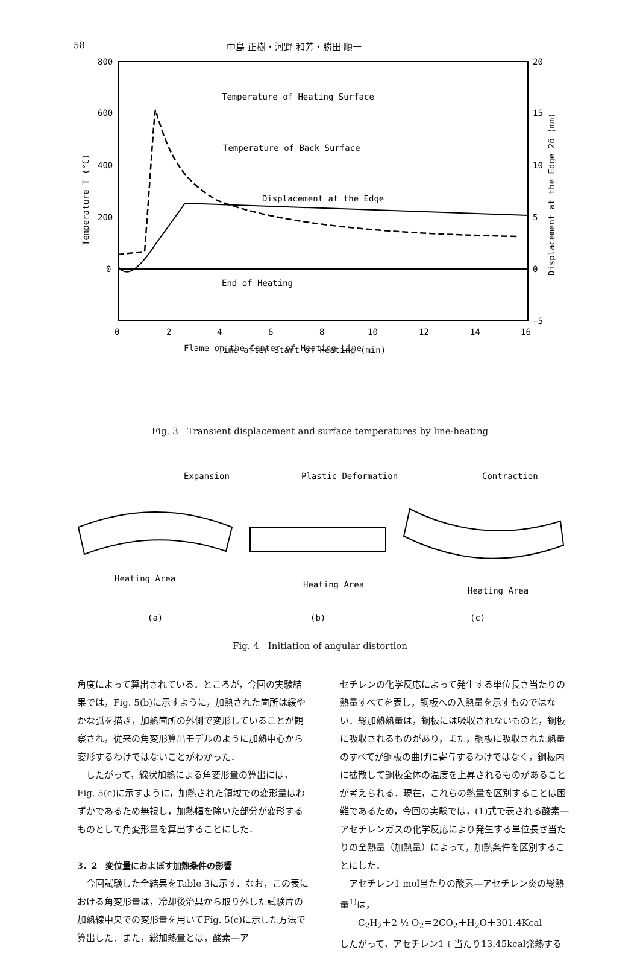58 中島 正樹・河野 和芳・勝田 順一
800
600
400
200
0
20
15
10
5
0
−5
0
2
4
6
8
10
12
14
16
Time after Start of Heating (min)
Temperature T (°C)
Displacement at the Edge 2δ (mm)
Temperature of Heating Surface
Temperature of Back Surface
Displacement at the Edge
End of Heating
Flame on the Center of Heating Line
Fig. 3　Transient displacement and surface temperatures by line-heating
Expansion
Plastic Deformation
Contraction
Heating Area
Heating Area
Heating Area
(a)
(b)
(c)
Fig. 4　Initiation of angular distortion
角度によって算出されている．ところが，今回の実験結果では，Fig. 5(b)に示すように，加熱された箇所は緩やかな弧を描き，加熱箇所の外側で変形していることが観察され，従来の角変形算出モデルのように加熱中心から変形するわけではないことがわかった．
　したがって，線状加熱による角変形量の算出には，Fig. 5(c)に示すように，加熱された領域での変形量はわずかであるため無視し，加熱幅を除いた部分が変形するものとして角変形量を算出することにした．
3．2　変位量におよぼす加熱条件の影響
　今回試験した全結果をTable 3に示す．なお，この表における角変形量は，冷却後治具から取り外した試験片の加熱線中央での変形量を用いてFig. 5(c)に示した方法で算出した．また，総加熱量とは，酸素—ア
セチレンの化学反応によって発生する単位長さ当たりの熱量すべてを表し，鋼板への入熱量を示すものではない．総加熱熱量は，鋼板には吸収されないものと，鋼板に吸収されるものがあり，また，鋼板に吸収された熱量のすべてが鋼板の曲げに寄与するわけではなく，鋼板内に拡散して鋼板全体の温度を上昇されるものがあることが考えられる．現在，これらの熱量を区別することは困難であるため，今回の実験では，(1)式で表される酸素—アセチレンガスの化学反応により発生する単位長さ当たりの全熱量（加熱量）によって，加熱条件を区別することにした．
　アセチレン1 mol当たりの酸素—アセチレン炎の総熱量<sup>1)</sup>は，
　　C<sub>2</sub>H<sub>2</sub>＋2 ½ O<sub>2</sub>＝2CO<sub>2</sub>＋H<sub>2</sub>O＋301.4Kcal
したがって，アセチレン1 ℓ 当たり13.45kcal発熱する